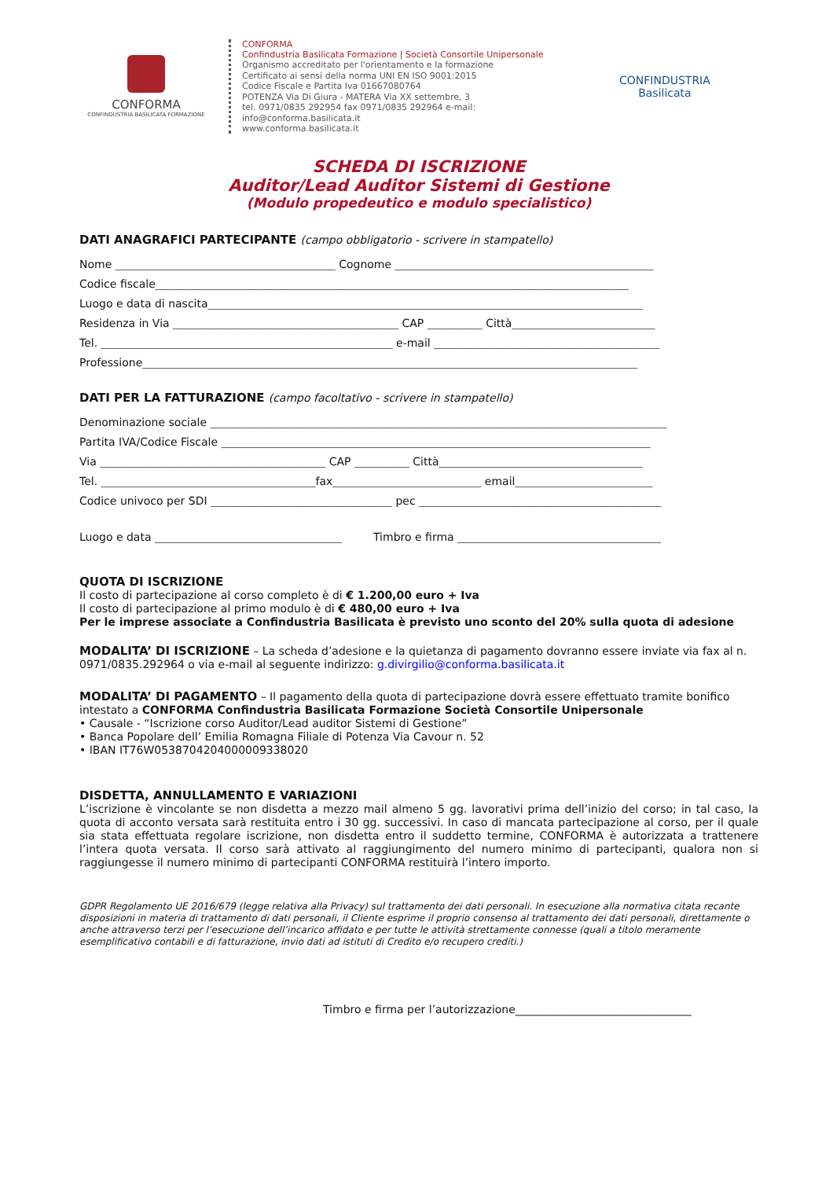CONFORMA
CONFINDUSTRIA BASILICATA FORMAZIONE
CONFORMA
Confindustria Basilicata Formazione | Società Consortile Unipersonale
Organismo accreditato per l'orientamento e la formazione
Certificato ai sensi della norma UNI EN ISO 9001:2015
Codice Fiscale e Partita Iva 01667080764
POTENZA Via Di Giura - MATERA Via XX settembre, 3
tel. 0971/0835 292954 fax 0971/0835 292964 e-mail: info@conforma.basilicata.it
www.conforma.basilicata.it
CONFINDUSTRIA
Basilicata
SCHEDA DI ISCRIZIONE
Auditor/Lead Auditor Sistemi di Gestione
(Modulo propedeutico e modulo specialistico)
DATI ANAGRAFICI PARTECIPANTE (campo obbligatorio - scrivere in stampatello)
Nome ________________________________________ Cognome _______________________________________________
Codice fiscale______________________________________________________________________________________
Luogo e data di nascita_______________________________________________________________________________
Residenza in Via _________________________________________ CAP __________ Città__________________________
Tel. _____________________________________________________ e-mail _________________________________________
Professione__________________________________________________________________________________________
DATI PER LA FATTURAZIONE (campo facoltativo - scrivere in stampatello)
Denominazione sociale ___________________________________________________________________________________
Partita IVA/Codice Fiscale ______________________________________________________________________________
Via _________________________________________ CAP __________ Città_____________________________________
Tel. _______________________________________fax___________________________ email_________________________
Codice univoco per SDI _________________________________ pec ____________________________________________
Luogo e data __________________________________ Timbro e firma _____________________________________
QUOTA DI ISCRIZIONE
Il costo di partecipazione al corso completo è di € 1.200,00 euro + Iva
Il costo di partecipazione al primo modulo è di € 480,00 euro + Iva
Per le imprese associate a Confindustria Basilicata è previsto uno sconto del 20% sulla quota di adesione
MODALITA’ DI ISCRIZIONE – La scheda d’adesione e la quietanza di pagamento dovranno essere inviate via fax al n. 0971/0835.292964 o via e-mail al seguente indirizzo: g.divirgilio@conforma.basilicata.it
MODALITA’ DI PAGAMENTO – Il pagamento della quota di partecipazione dovrà essere effettuato tramite bonifico intestato a CONFORMA Confindustria Basilicata Formazione Società Consortile Unipersonale
• Causale - “Iscrizione corso Auditor/Lead auditor Sistemi di Gestione”
• Banca Popolare dell’ Emilia Romagna Filiale di Potenza Via Cavour n. 52
• IBAN IT76W0538704204000009338020
DISDETTA, ANNULLAMENTO E VARIAZIONI
L’iscrizione è vincolante se non disdetta a mezzo mail almeno 5 gg. lavorativi prima dell’inizio del corso; in tal caso, la quota di acconto versata sarà restituita entro i 30 gg. successivi. In caso di mancata partecipazione al corso, per il quale sia stata effettuata regolare iscrizione, non disdetta entro il suddetto termine, CONFORMA è autorizzata a trattenere l’intera quota versata. Il corso sarà attivato al raggiungimento del numero minimo di partecipanti, qualora non si raggiungesse il numero minimo di partecipanti CONFORMA restituirà l’intero importo.
GDPR Regolamento UE 2016/679 (legge relativa alla Privacy) sul trattamento dei dati personali. In esecuzione alla normativa citata recante disposizioni in materia di trattamento di dati personali, il Cliente esprime il proprio consenso al trattamento dei dati personali, direttamente o anche attraverso terzi per l’esecuzione dell’incarico affidato e per tutte le attività strettamente connesse (quali a titolo meramente esemplificativo contabili e di fatturazione, invio dati ad istituti di Credito e/o recupero crediti.)
Timbro e firma per l’autorizzazione________________________________